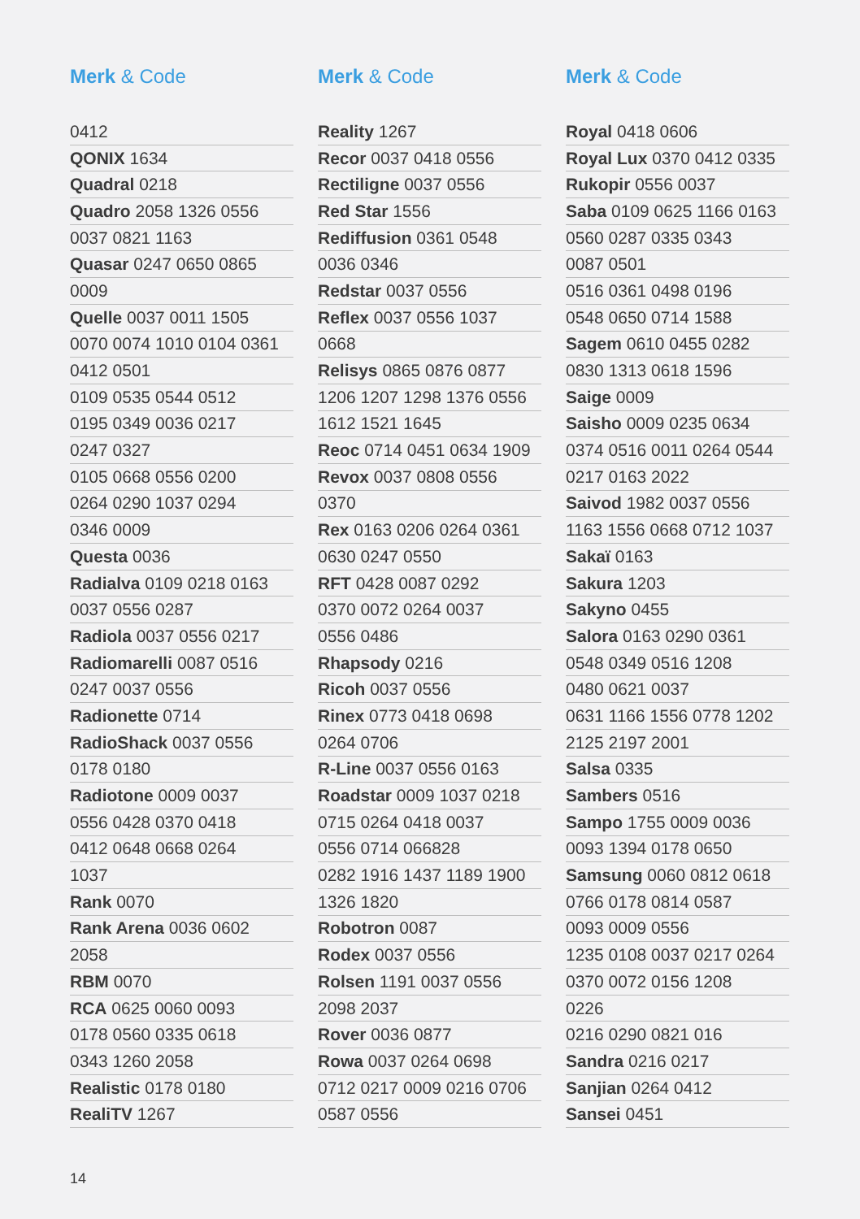Merk & Code
| 0412 |
| QONIX 1634 |
| Quadral 0218 |
| Quadro 2058 1326 0556 |
| 0037 0821 1163 |
| Quasar 0247 0650 0865 |
| 0009 |
| Quelle 0037 0011 1505 |
| 0070 0074 1010 0104 0361 |
| 0412 0501 |
| 0109 0535 0544 0512 |
| 0195 0349 0036 0217 |
| 0247 0327 |
| 0105 0668 0556 0200 |
| 0264 0290 1037 0294 |
| 0346 0009 |
| Questa 0036 |
| Radialva 0109 0218 0163 |
| 0037 0556 0287 |
| Radiola 0037 0556 0217 |
| Radiomarelli 0087 0516 |
| 0247 0037 0556 |
| Radionette 0714 |
| RadioShack 0037 0556 |
| 0178 0180 |
| Radiotone 0009 0037 |
| 0556 0428 0370 0418 |
| 0412 0648 0668 0264 |
| 1037 |
| Rank 0070 |
| Rank Arena 0036 0602 |
| 2058 |
| RBM 0070 |
| RCA 0625 0060 0093 |
| 0178 0560 0335 0618 |
| 0343 1260 2058 |
| Realistic 0178 0180 |
| RealiTV 1267 |
Merk & Code
| Reality 1267 |
| Recor 0037 0418 0556 |
| Rectiligne 0037 0556 |
| Red Star 1556 |
| Rediffusion 0361 0548 |
| 0036 0346 |
| Redstar 0037 0556 |
| Reflex 0037 0556 1037 |
| 0668 |
| Relisys 0865 0876 0877 |
| 1206 1207 1298 1376 0556 |
| 1612 1521 1645 |
| Reoc 0714 0451 0634 1909 |
| Revox 0037 0808 0556 |
| 0370 |
| Rex 0163 0206 0264 0361 |
| 0630 0247 0550 |
| RFT 0428 0087 0292 |
| 0370 0072 0264 0037 |
| 0556 0486 |
| Rhapsody 0216 |
| Ricoh 0037 0556 |
| Rinex 0773 0418 0698 |
| 0264 0706 |
| R-Line 0037 0556 0163 |
| Roadstar 0009 1037 0218 |
| 0715 0264 0418 0037 |
| 0556 0714 066828 |
| 0282 1916 1437 1189 1900 |
| 1326 1820 |
| Robotron 0087 |
| Rodex 0037 0556 |
| Rolsen 1191 0037 0556 |
| 2098 2037 |
| Rover 0036 0877 |
| Rowa 0037 0264 0698 |
| 0712 0217 0009 0216 0706 |
| 0587 0556 |
Merk & Code
| Royal 0418 0606 |
| Royal Lux 0370 0412 0335 |
| Rukopir 0556 0037 |
| Saba 0109 0625 1166 0163 |
| 0560 0287 0335 0343 |
| 0087 0501 |
| 0516 0361 0498 0196 |
| 0548 0650 0714 1588 |
| Sagem 0610 0455 0282 |
| 0830 1313 0618 1596 |
| Saige 0009 |
| Saisho 0009 0235 0634 |
| 0374 0516 0011 0264 0544 |
| 0217 0163 2022 |
| Saivod 1982 0037 0556 |
| 1163 1556 0668 0712 1037 |
| Sakaï 0163 |
| Sakura 1203 |
| Sakyno 0455 |
| Salora 0163 0290 0361 |
| 0548 0349 0516 1208 |
| 0480 0621 0037 |
| 0631 1166 1556 0778 1202 |
| 2125 2197 2001 |
| Salsa 0335 |
| Sambers 0516 |
| Sampo 1755 0009 0036 |
| 0093 1394 0178 0650 |
| Samsung 0060 0812 0618 |
| 0766 0178 0814 0587 |
| 0093 0009 0556 |
| 1235 0108 0037 0217 0264 |
| 0370 0072 0156 1208 |
| 0226 |
| 0216 0290 0821 016 |
| Sandra 0216 0217 |
| Sanjian 0264 0412 |
| Sansei 0451 |
14